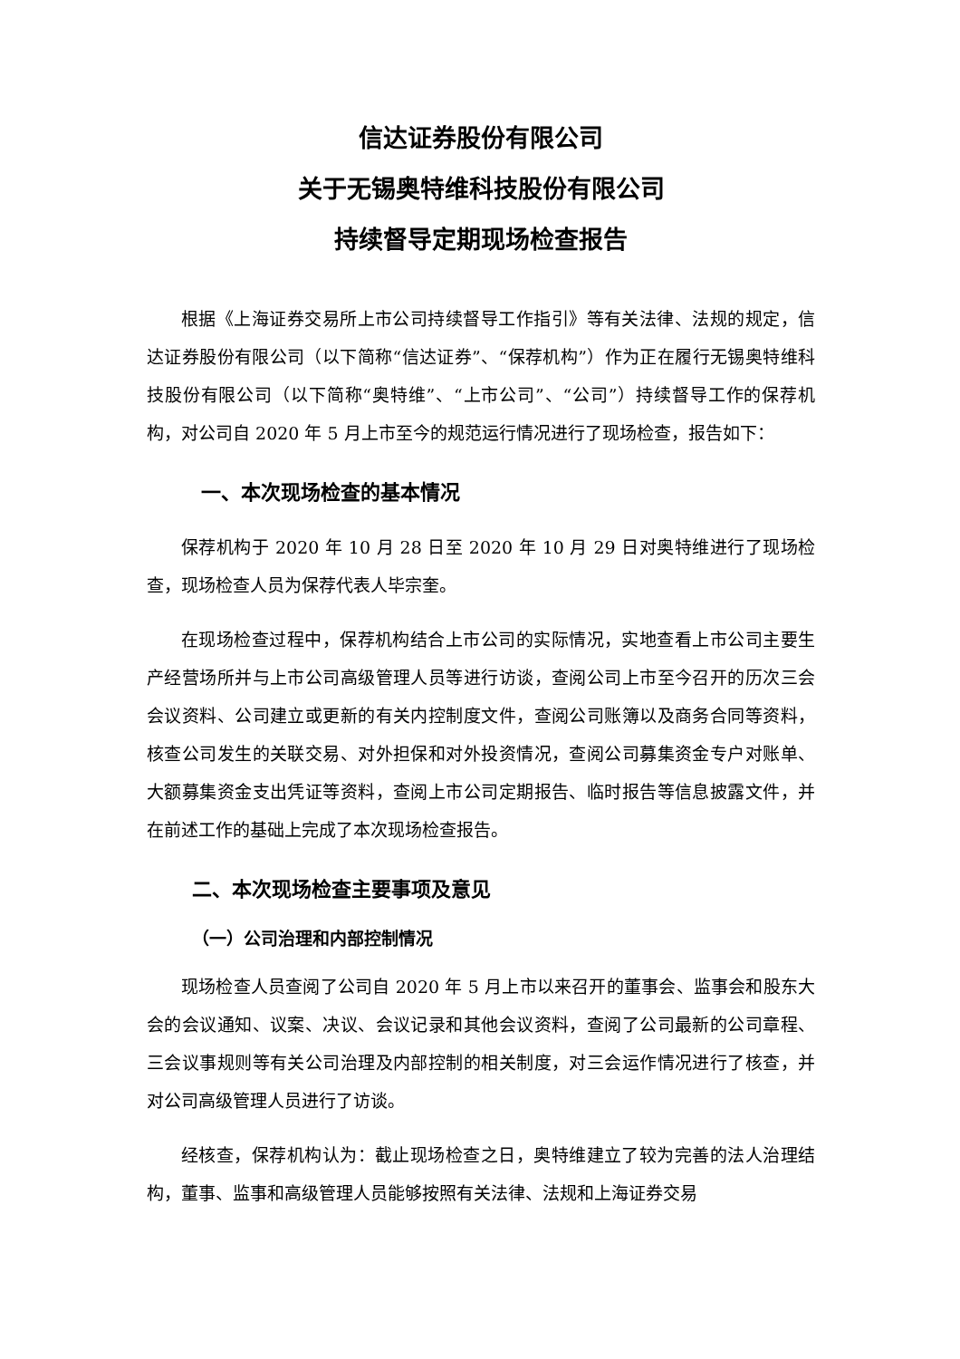信达证券股份有限公司
关于无锡奥特维科技股份有限公司
持续督导定期现场检查报告
根据《上海证券交易所上市公司持续督导工作指引》等有关法律、法规的规定，信达证券股份有限公司（以下简称“信达证券”、“保荐机构”）作为正在履行无锡奥特维科技股份有限公司（以下简称“奥特维”、“上市公司”、“公司”）持续督导工作的保荐机构，对公司自 2020 年 5 月上市至今的规范运行情况进行了现场检查，报告如下：
一、本次现场检查的基本情况
保荐机构于 2020 年 10 月 28 日至 2020 年 10 月 29 日对奥特维进行了现场检查，现场检查人员为保荐代表人毕宗奎。
在现场检查过程中，保荐机构结合上市公司的实际情况，实地查看上市公司主要生产经营场所并与上市公司高级管理人员等进行访谈，查阅公司上市至今召开的历次三会会议资料、公司建立或更新的有关内控制度文件，查阅公司账簿以及商务合同等资料，核查公司发生的关联交易、对外担保和对外投资情况，查阅公司募集资金专户对账单、大额募集资金支出凭证等资料，查阅上市公司定期报告、临时报告等信息披露文件，并在前述工作的基础上完成了本次现场检查报告。
二、本次现场检查主要事项及意见
（一）公司治理和内部控制情况
现场检查人员查阅了公司自 2020 年 5 月上市以来召开的董事会、监事会和股东大会的会议通知、议案、决议、会议记录和其他会议资料，查阅了公司最新的公司章程、三会议事规则等有关公司治理及内部控制的相关制度，对三会运作情况进行了核查，并对公司高级管理人员进行了访谈。
经核查，保荐机构认为：截止现场检查之日，奥特维建立了较为完善的法人治理结构，董事、监事和高级管理人员能够按照有关法律、法规和上海证券交易